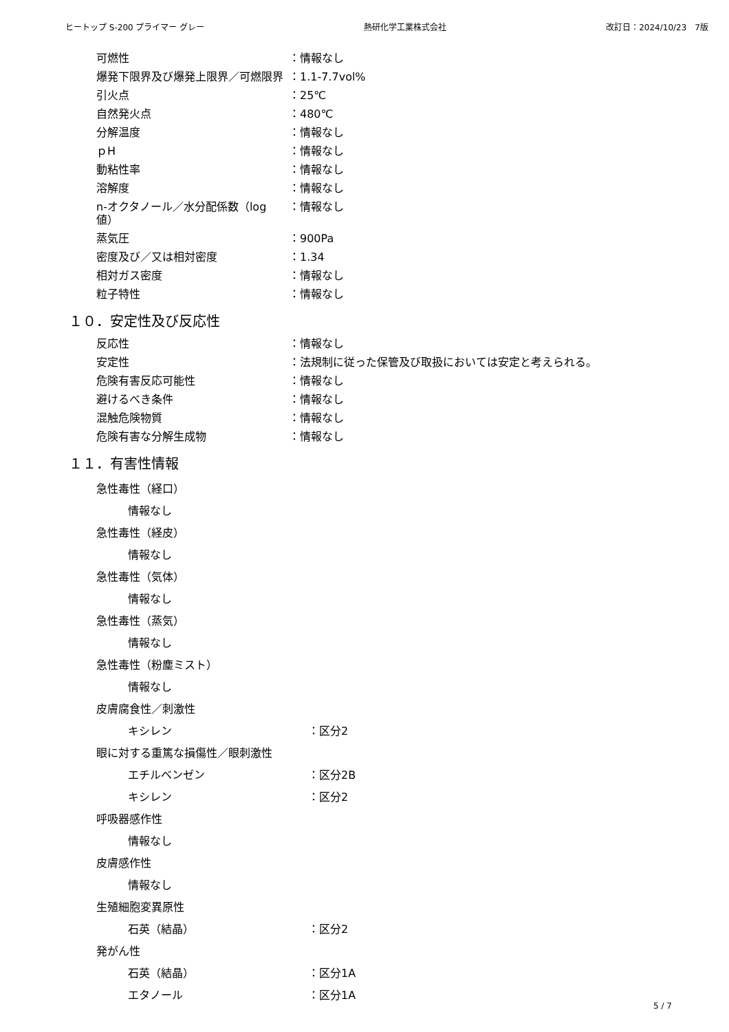ヒートップ S-200 プライマー グレー 熱研化学工業株式会社 改訂日：2024/10/23　7版
可燃性 ：情報なし
爆発下限界及び爆発上限界／可燃限界 ：1.1-7.7vol%
引火点 ：25℃
自然発火点 ：480℃
分解温度 ：情報なし
ｐH ：情報なし
動粘性率 ：情報なし
溶解度 ：情報なし
n-オクタノール／水分配係数（log 値） ：情報なし
蒸気圧 ：900Pa
密度及び／又は相対密度 ：1.34
相対ガス密度 ：情報なし
粒子特性 ：情報なし
１０．安定性及び反応性
反応性 ：情報なし
安定性 ：法規制に従った保管及び取扱においては安定と考えられる。
危険有害反応可能性 ：情報なし
避けるべき条件 ：情報なし
混触危険物質 ：情報なし
危険有害な分解生成物 ：情報なし
１１．有害性情報
急性毒性（経口）
情報なし
急性毒性（経皮）
情報なし
急性毒性（気体）
情報なし
急性毒性（蒸気）
情報なし
急性毒性（粉塵ミスト）
情報なし
皮膚腐食性／刺激性
キシレン ：区分2
眼に対する重篤な損傷性／眼刺激性
エチルベンゼン ：区分2B
キシレン ：区分2
呼吸器感作性
情報なし
皮膚感作性
情報なし
生殖細胞変異原性
石英（結晶） ：区分2
発がん性
石英（結晶） ：区分1A
エタノール ：区分1A
5 / 7